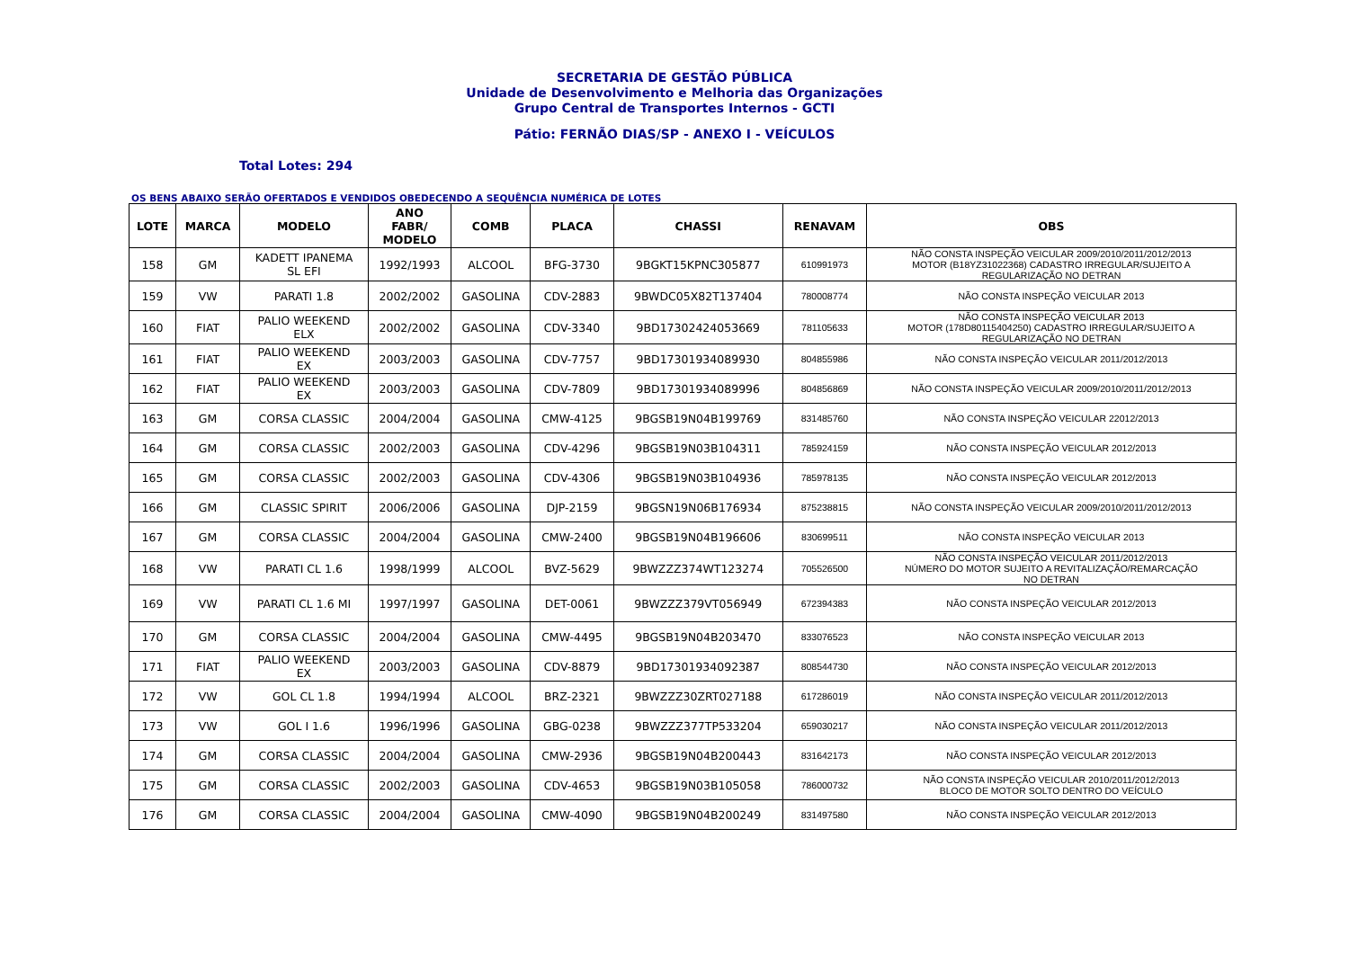SECRETARIA DE GESTÃO PÚBLICA
Unidade de Desenvolvimento e Melhoria das Organizações
Grupo Central de Transportes Internos - GCTI
Pátio: FERNÃO DIAS/SP - ANEXO I - VEÍCULOS
Total Lotes: 294
OS BENS ABAIXO SERÃO OFERTADOS E VENDIDOS OBEDECENDO A SEQUÊNCIA NUMÉRICA DE LOTES
| LOTE | MARCA | MODELO | ANO FABR/ MODELO | COMB | PLACA | CHASSI | RENAVAM | OBS |
| --- | --- | --- | --- | --- | --- | --- | --- | --- |
| 158 | GM | KADETT IPANEMA SL EFI | 1992/1993 | ALCOOL | BFG-3730 | 9BGKT15KPNC305877 | 610991973 | NÃO CONSTA INSPEÇÃO VEICULAR 2009/2010/2011/2012/2013 MOTOR (B18YZ31022368) CADASTRO IRREGULAR/SUJEITO A REGULARIZAÇÃO NO DETRAN |
| 159 | VW | PARATI 1.8 | 2002/2002 | GASOLINA | CDV-2883 | 9BWDC05X82T137404 | 780008774 | NÃO CONSTA INSPEÇÃO VEICULAR 2013 |
| 160 | FIAT | PALIO WEEKEND ELX | 2002/2002 | GASOLINA | CDV-3340 | 9BD17302424053669 | 781105633 | NÃO CONSTA INSPEÇÃO VEICULAR 2013 MOTOR (178D80115404250) CADASTRO IRREGULAR/SUJEITO A REGULARIZAÇÃO NO DETRAN |
| 161 | FIAT | PALIO WEEKEND EX | 2003/2003 | GASOLINA | CDV-7757 | 9BD17301934089930 | 804855986 | NÃO CONSTA INSPEÇÃO VEICULAR 2011/2012/2013 |
| 162 | FIAT | PALIO WEEKEND EX | 2003/2003 | GASOLINA | CDV-7809 | 9BD17301934089996 | 804856869 | NÃO CONSTA INSPEÇÃO VEICULAR 2009/2010/2011/2012/2013 |
| 163 | GM | CORSA CLASSIC | 2004/2004 | GASOLINA | CMW-4125 | 9BGSB19N04B199769 | 831485760 | NÃO CONSTA INSPEÇÃO VEICULAR 22012/2013 |
| 164 | GM | CORSA CLASSIC | 2002/2003 | GASOLINA | CDV-4296 | 9BGSB19N03B104311 | 785924159 | NÃO CONSTA INSPEÇÃO VEICULAR 2012/2013 |
| 165 | GM | CORSA CLASSIC | 2002/2003 | GASOLINA | CDV-4306 | 9BGSB19N03B104936 | 785978135 | NÃO CONSTA INSPEÇÃO VEICULAR 2012/2013 |
| 166 | GM | CLASSIC SPIRIT | 2006/2006 | GASOLINA | DJP-2159 | 9BGSN19N06B176934 | 875238815 | NÃO CONSTA INSPEÇÃO VEICULAR 2009/2010/2011/2012/2013 |
| 167 | GM | CORSA CLASSIC | 2004/2004 | GASOLINA | CMW-2400 | 9BGSB19N04B196606 | 830699511 | NÃO CONSTA INSPEÇÃO VEICULAR 2013 |
| 168 | VW | PARATI CL 1.6 | 1998/1999 | ALCOOL | BVZ-5629 | 9BWZZZ374WT123274 | 705526500 | NÃO CONSTA INSPEÇÃO VEICULAR 2011/2012/2013 NÚMERO DO MOTOR SUJEITO A REVITALIZAÇÃO/REMARCAÇÃO NO DETRAN |
| 169 | VW | PARATI CL 1.6 MI | 1997/1997 | GASOLINA | DET-0061 | 9BWZZZ379VT056949 | 672394383 | NÃO CONSTA INSPEÇÃO VEICULAR 2012/2013 |
| 170 | GM | CORSA CLASSIC | 2004/2004 | GASOLINA | CMW-4495 | 9BGSB19N04B203470 | 833076523 | NÃO CONSTA INSPEÇÃO VEICULAR 2013 |
| 171 | FIAT | PALIO WEEKEND EX | 2003/2003 | GASOLINA | CDV-8879 | 9BD17301934092387 | 808544730 | NÃO CONSTA INSPEÇÃO VEICULAR 2012/2013 |
| 172 | VW | GOL CL 1.8 | 1994/1994 | ALCOOL | BRZ-2321 | 9BWZZZ30ZRT027188 | 617286019 | NÃO CONSTA INSPEÇÃO VEICULAR 2011/2012/2013 |
| 173 | VW | GOL I 1.6 | 1996/1996 | GASOLINA | GBG-0238 | 9BWZZZ377TP533204 | 659030217 | NÃO CONSTA INSPEÇÃO VEICULAR 2011/2012/2013 |
| 174 | GM | CORSA CLASSIC | 2004/2004 | GASOLINA | CMW-2936 | 9BGSB19N04B200443 | 831642173 | NÃO CONSTA INSPEÇÃO VEICULAR 2012/2013 |
| 175 | GM | CORSA CLASSIC | 2002/2003 | GASOLINA | CDV-4653 | 9BGSB19N03B105058 | 786000732 | NÃO CONSTA INSPEÇÃO VEICULAR 2010/2011/2012/2013 BLOCO DE MOTOR SOLTO DENTRO DO VEÍCULO |
| 176 | GM | CORSA CLASSIC | 2004/2004 | GASOLINA | CMW-4090 | 9BGSB19N04B200249 | 831497580 | NÃO CONSTA INSPEÇÃO VEICULAR 2012/2013 |